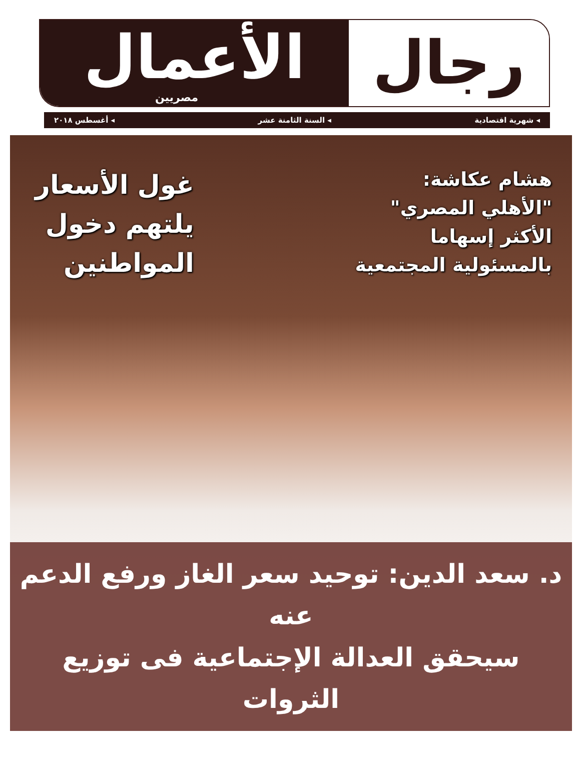رجال
الأعمال
مصريين
◂ شهرية اقتصادية ◂ السنة الثامنة عشر ◂ أغسطس ٢٠١٨
هشام عكاشة:
"الأهلي المصري"
الأكثر إسهاما
بالمسئولية المجتمعية
غول الأسعار
يلتهم دخول
المواطنين
د. سعد الدين: توحيد سعر الغاز ورفع الدعم عنه
سيحقق العدالة الإجتماعية فى توزيع الثروات